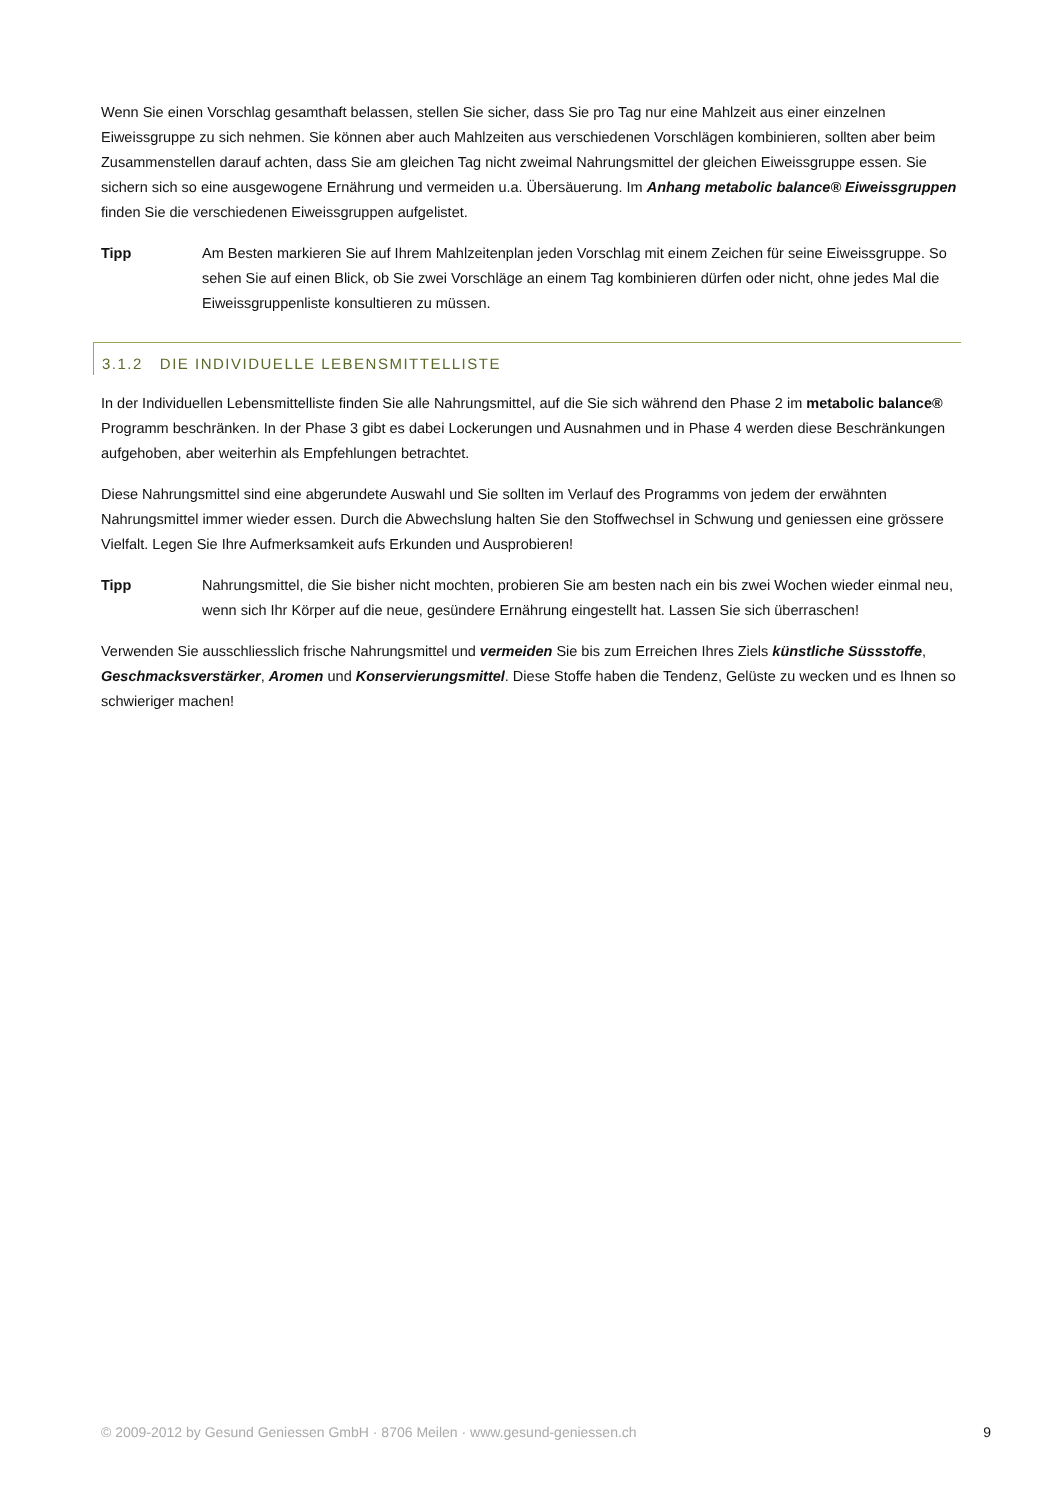Wenn Sie einen Vorschlag gesamthaft belassen, stellen Sie sicher, dass Sie pro Tag nur eine Mahlzeit aus einer einzelnen Eiweissgruppe zu sich nehmen. Sie können aber auch Mahlzeiten aus verschiedenen Vorschlägen kombinieren, sollten aber beim Zusammenstellen darauf achten, dass Sie am gleichen Tag nicht zweimal Nahrungsmittel der gleichen Eiweissgruppe essen. Sie sichern sich so eine ausgewogene Ernährung und vermeiden u.a. Übersäuerung. Im Anhang metabolic balance® Eiweissgruppen finden Sie die verschiedenen Eiweissgruppen aufgelistet.
Tipp Am Besten markieren Sie auf Ihrem Mahlzeitenplan jeden Vorschlag mit einem Zeichen für seine Eiweissgruppe. So sehen Sie auf einen Blick, ob Sie zwei Vorschläge an einem Tag kombinieren dürfen oder nicht, ohne jedes Mal die Eiweissgruppenliste konsultieren zu müssen.
3.1.2 DIE INDIVIDUELLE LEBENSMITTELLISTE
In der Individuellen Lebensmittelliste finden Sie alle Nahrungsmittel, auf die Sie sich während den Phase 2 im metabolic balance® Programm beschränken. In der Phase 3 gibt es dabei Lockerungen und Ausnahmen und in Phase 4 werden diese Beschränkungen aufgehoben, aber weiterhin als Empfehlungen betrachtet.
Diese Nahrungsmittel sind eine abgerundete Auswahl und Sie sollten im Verlauf des Programms von jedem der erwähnten Nahrungsmittel immer wieder essen. Durch die Abwechslung halten Sie den Stoffwechsel in Schwung und geniessen eine grössere Vielfalt. Legen Sie Ihre Aufmerksamkeit aufs Erkunden und Ausprobieren!
Tipp Nahrungsmittel, die Sie bisher nicht mochten, probieren Sie am besten nach ein bis zwei Wochen wieder einmal neu, wenn sich Ihr Körper auf die neue, gesündere Ernährung eingestellt hat. Lassen Sie sich überraschen!
Verwenden Sie ausschliesslich frische Nahrungsmittel und vermeiden Sie bis zum Erreichen Ihres Ziels künstliche Süssstoffe, Geschmacksverstärker, Aromen und Konservierungsmittel. Diese Stoffe haben die Tendenz, Gelüste zu wecken und es Ihnen so schwieriger machen!
© 2009-2012 by Gesund Geniessen GmbH · 8706 Meilen · www.gesund-geniessen.ch 9